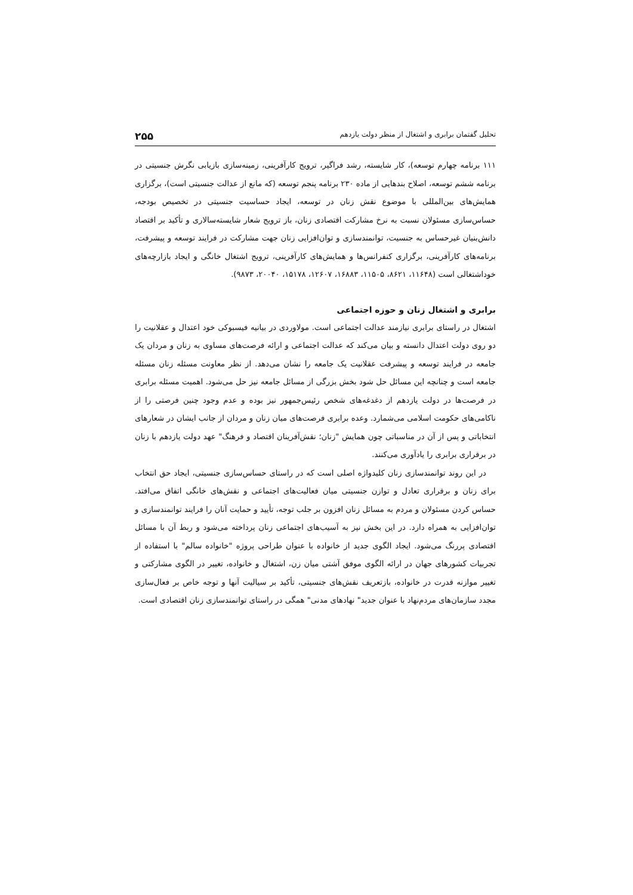تحلیل گفتمان برابری و اشتغال از منظر دولت یازدهم ۲۵۵
۱۱۱ برنامه چهارم توسعه)، کار شایسته، رشد فراگیر، ترویج کارآفرینی، زمینه‌سازی بازیابی نگرش جنسیتی در برنامه ششم توسعه، اصلاح بندهایی از ماده ۲۳۰ برنامه پنجم توسعه (که مانع از عدالت جنسیتی است)، برگزاری همایش‌های بین‌المللی با موضوع نقش زنان در توسعه، ایجاد حساسیت جنسیتی در تخصیص بودجه، حساس‌سازی مسئولان نسبت به نرخ مشارکت اقتصادی زنان، باز ترویج شعار شایسته‌سالاری و تأکید بر اقتصاد دانش‌بنیان غیرحساس به جنسیت، توانمندسازی و توان‌افزایی زنان جهت مشارکت در فرایند توسعه و پیشرفت، برنامه‌های کارآفرینی، برگزاری کنفرانس‌ها و همایش‌های کارآفرینی، ترویج اشتغال خانگی و ایجاد بازارچه‌های خوداشتغالی است (۱۱۶۴۸، ۸۶۲۱، ۱۱۵۰۵، ۱۶۸۸۳، ۱۲۶۰۷، ۱۵۱۷۸، ۲۰۰۴۰، ۹۸۷۳).
برابری و اشتغال زنان و حوزه اجتماعی
اشتغال در راستای برابری نیازمند عدالت اجتماعی است. مولاوردی در بیانیه فیسبوکی خود اعتدال و عقلانیت را دو روی دولت اعتدال دانسته و بیان می‌کند که عدالت اجتماعی و ارائه فرصت‌های مساوی به زنان و مردان یک جامعه در فرایند توسعه و پیشرفت عقلانیت یک جامعه را نشان می‌دهد. از نظر معاونت مسئله زنان مسئله جامعه است و چنانچه این مسائل حل شود بخش بزرگی از مسائل جامعه نیز حل می‌شود. اهمیت مسئله برابری در فرصت‌ها در دولت یازدهم از دغدغه‌های شخص رئیس‌جمهور نیز بوده و عدم وجود چنین فرصتی را از ناکامی‌های حکومت اسلامی می‌شمارد. وعده برابری فرصت‌های میان زنان و مردان از جانب ایشان در شعارهای انتخاباتی و پس از آن در مناسباتی چون همایش "زنان؛ نقش‌آفرینان اقتصاد و فرهنگ" عهد دولت یازدهم با زنان در برقراری برابری را یادآوری می‌کنند.
در این روند توانمندسازی زنان کلیدواژه اصلی است که در راستای حساس‌سازی جنسیتی، ایجاد حق انتخاب برای زنان و برقراری تعادل و توازن جنسیتی میان فعالیت‌های اجتماعی و نقش‌های خانگی اتفاق می‌افتد. حساس کردن مسئولان و مردم به مسائل زنان افزون بر جلب توجه، تأیید و حمایت آنان را فرایند توانمندسازی و توان‌افزایی به همراه دارد. در این بخش نیز به آسیب‌های اجتماعی زنان پرداخته می‌شود و ربط آن با مسائل اقتصادی پررنگ می‌شود. ایجاد الگوی جدید از خانواده با عنوان طراحی پروژه "خانواده سالم" با استفاده از تجربیات کشورهای جهان در ارائه الگوی موفق آشتی میان زن، اشتغال و خانواده، تغییر در الگوی مشارکتی و تغییر موازنه قدرت در خانواده، بازتعریف نقش‌های جنسیتی، تأکید بر سیالیت آنها و توجه خاص بر فعال‌سازی مجدد سازمان‌های مردم‌نهاد با عنوان جدید" نهادهای مدنی" همگی در راستای توانمندسازی زنان اقتصادی است.